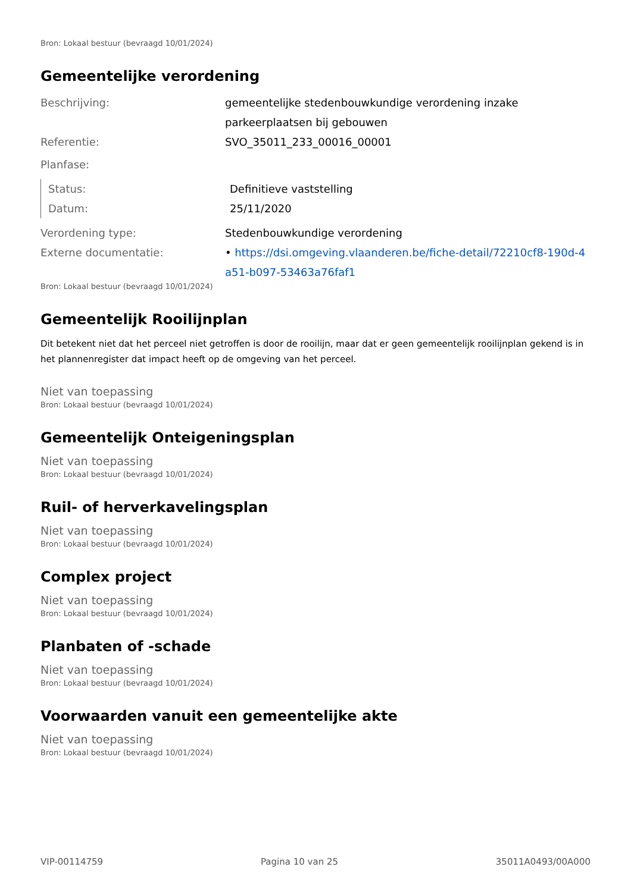Bron: Lokaal bestuur (bevraagd 10/01/2024)
Gemeentelijke verordening
Beschrijving: gemeentelijke stedenbouwkundige verordening inzake parkeerplaatsen bij gebouwen
Referentie: SVO_35011_233_00016_00001
Planfase:
Status: Definitieve vaststelling
Datum: 25/11/2020
Verordening type: Stedenbouwkundige verordening
Externe documentatie: • https://dsi.omgeving.vlaanderen.be/fiche-detail/72210cf8-190d-4a51-b097-53463a76faf1
Bron: Lokaal bestuur (bevraagd 10/01/2024)
Gemeentelijk Rooilijnplan
Dit betekent niet dat het perceel niet getroffen is door de rooilijn, maar dat er geen gemeentelijk rooilijnplan gekend is in het plannenregister dat impact heeft op de omgeving van het perceel.
Niet van toepassing
Bron: Lokaal bestuur (bevraagd 10/01/2024)
Gemeentelijk Onteigeningsplan
Niet van toepassing
Bron: Lokaal bestuur (bevraagd 10/01/2024)
Ruil- of herverkavelingsplan
Niet van toepassing
Bron: Lokaal bestuur (bevraagd 10/01/2024)
Complex project
Niet van toepassing
Bron: Lokaal bestuur (bevraagd 10/01/2024)
Planbaten of -schade
Niet van toepassing
Bron: Lokaal bestuur (bevraagd 10/01/2024)
Voorwaarden vanuit een gemeentelijke akte
Niet van toepassing
Bron: Lokaal bestuur (bevraagd 10/01/2024)
VIP-00114759 Pagina 10 van 25 35011A0493/00A000